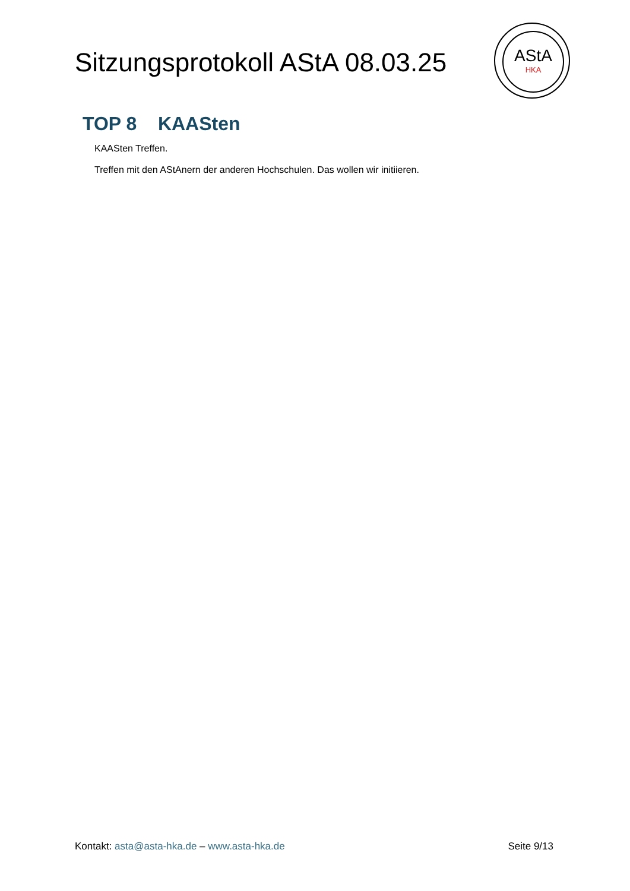Sitzungsprotokoll AStA 08.03.25
AStA
HKA
TOP 8 KAASten
KAASten Treffen.
Treffen mit den AStAnern der anderen Hochschulen. Das wollen wir initiieren.
Kontakt: asta@asta-hka.de – www.asta-hka.de Seite 9/13